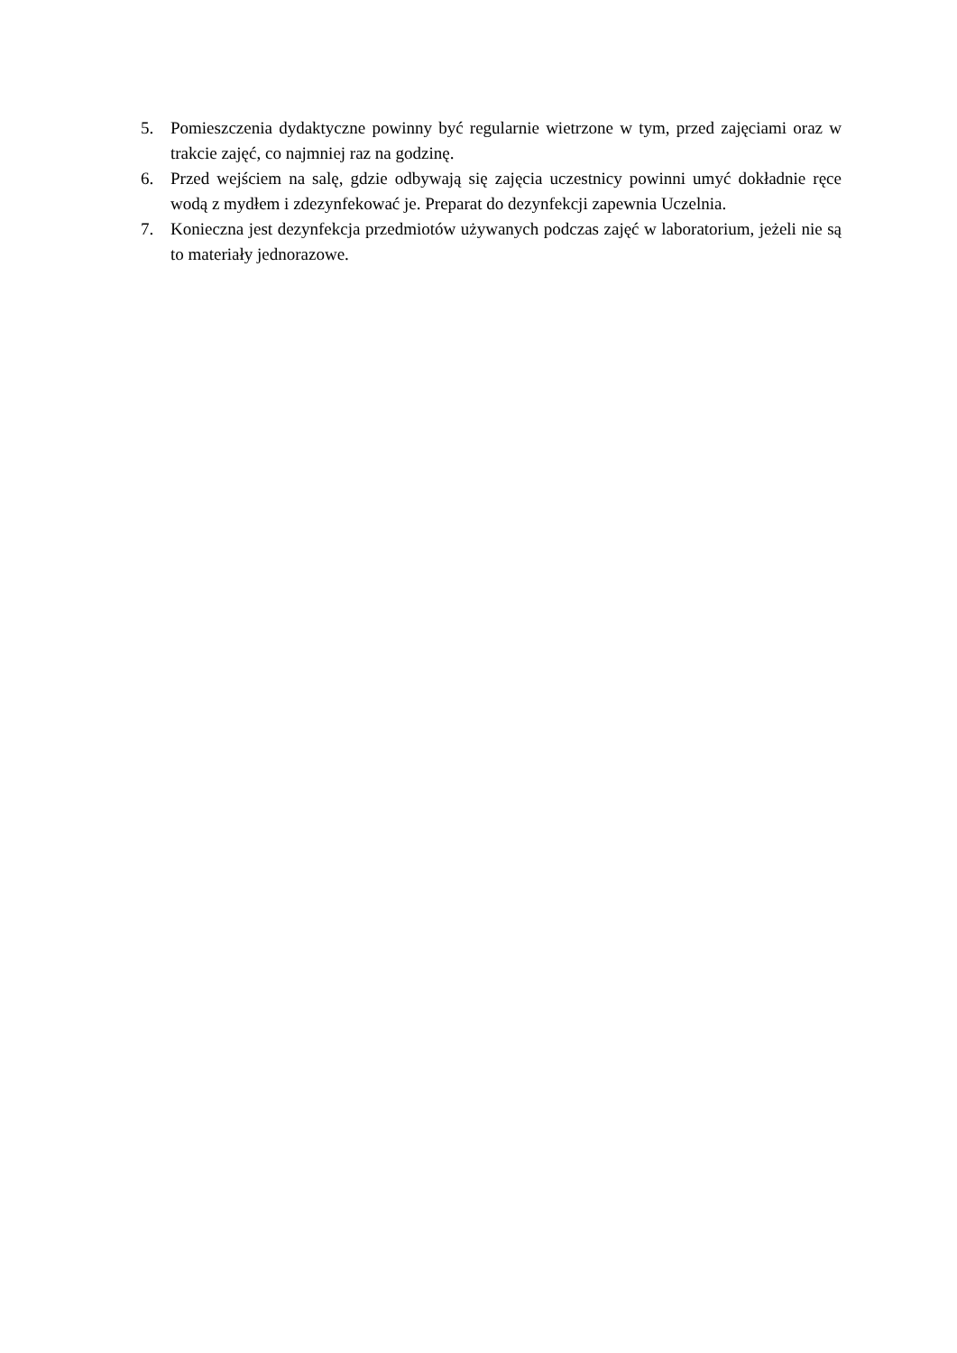5. Pomieszczenia dydaktyczne powinny być regularnie wietrzone w tym, przed zajęciami oraz w trakcie zajęć, co najmniej raz na godzinę.
6. Przed wejściem na salę, gdzie odbywają się zajęcia uczestnicy powinni umyć dokładnie ręce wodą z mydłem i zdezynfekować je. Preparat do dezynfekcji zapewnia Uczelnia.
7. Konieczna jest dezynfekcja przedmiotów używanych podczas zajęć w laboratorium, jeżeli nie są to materiały jednorazowe.